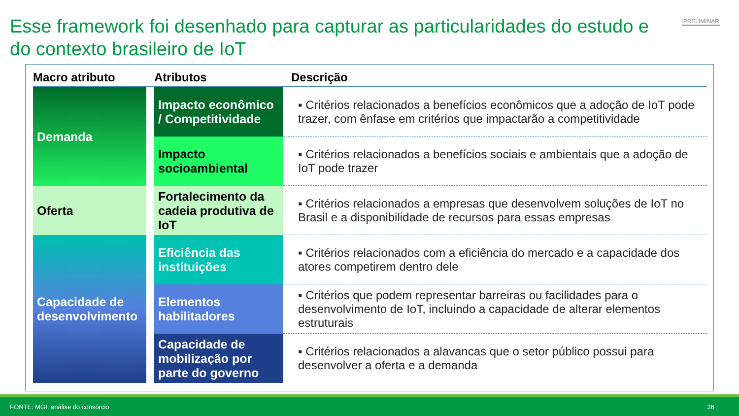Esse framework foi desenhado para capturar as particularidades do estudo e do contexto brasileiro de IoT
PRELIMINAR
| Macro atributo | | Atributos | Descrição |
| --- | --- | --- | --- |
| Demanda | | Impacto econômico / Competitividade | ▪ Critérios relacionados a benefícios econômicos que a adoção de IoT pode trazer, com ênfase em critérios que impactarão a competitividade |
| | | Impacto socioambiental | ▪ Critérios relacionados a benefícios sociais e ambientais que a adoção de IoT pode trazer |
| Oferta | | Fortalecimento da cadeia produtiva de IoT | ▪ Critérios relacionados a empresas que desenvolvem soluções de IoT no Brasil e a disponibilidade de recursos para essas empresas |
| Capacidade de desenvolvimento | | Eficiência das instituições | ▪ Critérios relacionados com a eficiência do mercado e a capacidade dos atores competirem dentro dele |
| | | Elementos habilitadores | ▪ Critérios que podem representar barreiras ou facilidades para o desenvolvimento de IoT, incluindo a capacidade de alterar elementos estruturais |
| | | Capacidade de mobilização por parte do governo | ▪ Critérios relacionados a alavancas que o setor público possui para desenvolver a oferta e a demanda |
FONTE: MGI, análise do consórcio 36